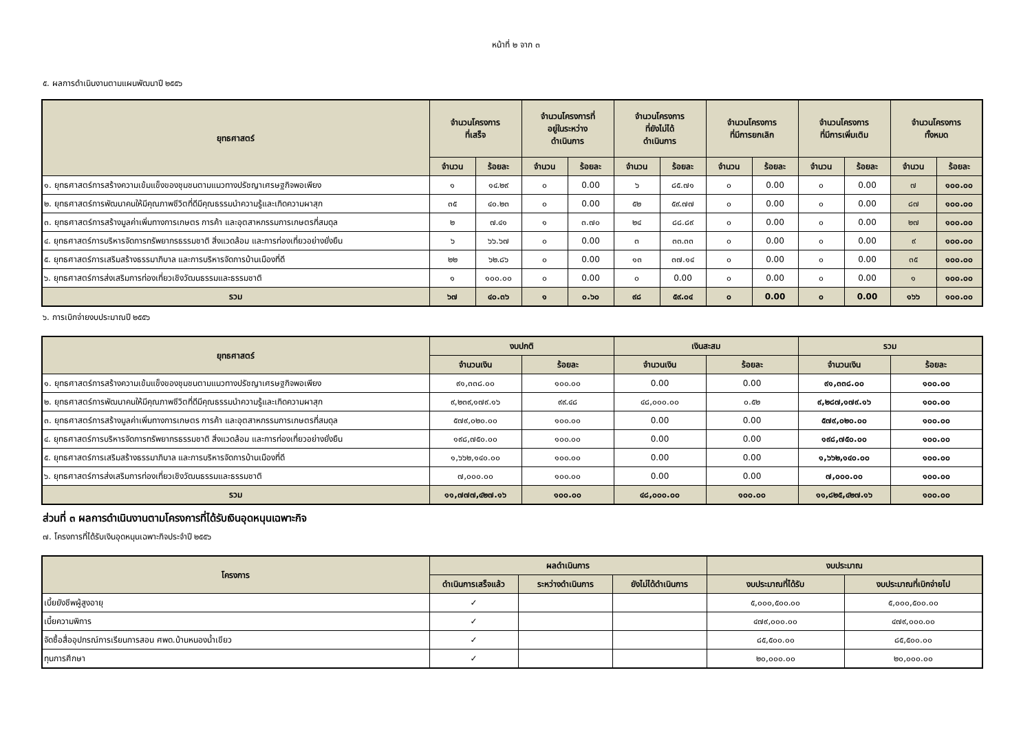หน้าที่ ๒ จาก ๓
๕. ผลการดำเนินงานตามแผนพัฒนาปี ๒๕๕๖
| ยุทธศาสตร์ | จำนวนโครงการ ที่เสร็จ | | จำนวนโครงการที่ อยู่ในระหว่าง ดำเนินการ | | จำนวนโครงการ ที่ยังไม่ได้ ดำเนินการ | | จำนวนโครงการ ที่มีการยกเลิก | | จำนวนโครงการ ที่มีการเพิ่มเติม | | จำนวนโครงการ ทั้งหมด | |
| --- | --- | --- | --- | --- | --- | --- | --- | --- | --- | --- | --- | --- |
| | จำนวน | ร้อยละ | จำนวน | ร้อยละ | จำนวน | ร้อยละ | จำนวน | ร้อยละ | จำนวน | ร้อยละ | จำนวน | ร้อยละ |
| ๑. ยุทธศาสตร์การสร้างความเข้มแข็งของชุมชนตามแนวทางปรัชญาเศรษฐกิจพอเพียง | ๑ | ๑๔.๒๙ | ๐ | 0.00 | ๖ | ๘๕.๗๑ | ๐ | 0.00 | ๐ | 0.00 | ๗ | ๑๐๐.๐๐ |
| ๒. ยุทธศาสตร์การพัฒนาคนให้มีคุณภาพชีวิตที่ดีมีคุณธรรมนำความรู้และเกิดความผาสุก | ๓๕ | ๔๐.๒๓ | ๐ | 0.00 | ๕๒ | ๕๙.๗๗ | ๐ | 0.00 | ๐ | 0.00 | ๘๗ | ๑๐๐.๐๐ |
| ๓. ยุทธศาสตร์การสร้างมูลค่าเพิ่มทางการเกษตร การค้า และอุตสาหกรรมการเกษตรที่สมดุล | ๒ | ๗.๔๑ | ๑ | ๓.๗๐ | ๒๔ | ๘๘.๘๙ | ๐ | 0.00 | ๐ | 0.00 | ๒๗ | ๑๐๐.๐๐ |
| ๔. ยุทธศาสตร์การบริหารจัดการทรัพยากรธรรมชาติ สิ่งแวดล้อม และการท่องเที่ยวอย่างยั่งยืน | ๖ | ๖๖.๖๗ | ๐ | 0.00 | ๓ | ๓๓.๓๓ | ๐ | 0.00 | ๐ | 0.00 | ๙ | ๑๐๐.๐๐ |
| ๕. ยุทธศาสตร์การเสริมสร้างธรรมาภิบาล และการบริหารจัดการบ้านเมืองที่ดี | ๒๒ | ๖๒.๘๖ | ๐ | 0.00 | ๑๓ | ๓๗.๑๔ | ๐ | 0.00 | ๐ | 0.00 | ๓๕ | ๑๐๐.๐๐ |
| ๖. ยุทธศาสตร์การส่งเสริมการท่องเที่ยวเชิงวัฒนธรรมและธรรมชาติ | ๑ | ๑๐๐.๐๐ | ๐ | 0.00 | ๐ | 0.00 | ๐ | 0.00 | ๐ | 0.00 | ๑ | ๑๐๐.๐๐ |
| รวม | ๖๗ | ๔๐.๓๖ | ๑ | ๐.๖๐ | ๙๘ | ๕๙.๐๔ | ๐ | 0.00 | ๐ | 0.00 | ๑๖๖ | ๑๐๐.๐๐ |
๖. การเบิกจ่ายงบประมาณปี ๒๕๕๖
| ยุทธศาสตร์ | งบปกติ | | เงินสะสม | | รวม | |
| --- | --- | --- | --- | --- | --- | --- |
| | จำนวนเงิน | ร้อยละ | จำนวนเงิน | ร้อยละ | จำนวนเงิน | ร้อยละ |
| ๑. ยุทธศาสตร์การสร้างความเข้มแข็งของชุมชนตามแนวทางปรัชญาเศรษฐกิจพอเพียง | ๙๑,๓๓๘.๐๐ | ๑๐๐.๐๐ | 0.00 | 0.00 | ๙๑,๓๓๘.๐๐ | ๑๐๐.๐๐ |
| ๒. ยุทธศาสตร์การพัฒนาคนให้มีคุณภาพชีวิตที่ดีมีคุณธรรมนำความรู้และเกิดความผาสุก | ๙,๒๓๙,๑๗๙.๑๖ | ๙๙.๔๘ | ๔๘,๐๐๐.๐๐ | ๐.๕๒ | ๙,๒๘๗,๑๗๙.๑๖ | ๑๐๐.๐๐ |
| ๓. ยุทธศาสตร์การสร้างมูลค่าเพิ่มทางการเกษตร การค้า และอุตสาหกรรมการเกษตรที่สมดุล | ๕๗๙,๐๒๐.๐๐ | ๑๐๐.๐๐ | 0.00 | 0.00 | ๕๗๙,๐๒๐.๐๐ | ๑๐๐.๐๐ |
| ๔. ยุทธศาสตร์การบริหารจัดการทรัพยากรธรรมชาติ สิ่งแวดล้อม และการท่องเที่ยวอย่างยั่งยืน | ๑๙๘,๗๕๐.๐๐ | ๑๐๐.๐๐ | 0.00 | 0.00 | ๑๙๘,๗๕๐.๐๐ | ๑๐๐.๐๐ |
| ๕. ยุทธศาสตร์การเสริมสร้างธรรมาภิบาล และการบริหารจัดการบ้านเมืองที่ดี | ๑,๖๖๒,๑๔๐.๐๐ | ๑๐๐.๐๐ | 0.00 | 0.00 | ๑,๖๖๒,๑๔๐.๐๐ | ๑๐๐.๐๐ |
| ๖. ยุทธศาสตร์การส่งเสริมการท่องเที่ยวเชิงวัฒนธรรมและธรรมชาติ | ๗,๐๐๐.๐๐ | ๑๐๐.๐๐ | 0.00 | 0.00 | ๗,๐๐๐.๐๐ | ๑๐๐.๐๐ |
| รวม | ๑๑,๗๗๗,๔๒๗.๑๖ | ๑๐๐.๐๐ | ๔๘,๐๐๐.๐๐ | ๑๐๐.๐๐ | ๑๑,๘๒๕,๔๒๗.๑๖ | ๑๐๐.๐๐ |
ส่วนที่ ๓ ผลการดำเนินงานตามโครงการที่ได้รับเงินอุดหนุนเฉพาะกิจ
๗. โครงการที่ได้รับเงินอุดหนุนเฉพาะกิจประจำปี ๒๕๕๖
| โครงการ | ผลดำเนินการ | | | งบประมาณ | |
| --- | --- | --- | --- | --- | --- |
| | ดำเนินการเสร็จแล้ว | ระหว่างดำเนินการ | ยังไม่ได้ดำเนินการ | งบประมาณที่ได้รับ | งบประมาณที่เบิกจ่ายไป |
| เบี้ยยังชีพผู้สูงอายุ | ✓ | | | ๕,๐๐๐,๕๐๐.๐๐ | ๕,๐๐๐,๕๐๐.๐๐ |
| เบี้ยความพิการ | ✓ | | | ๔๗๙,๐๐๐.๐๐ | ๔๗๙,๐๐๐.๐๐ |
| จัดซื้อสื่ออุปกรณ์การเรียนการสอน ศพด.บ้านหนองน้ำเขียว | ✓ | | | ๘๕,๕๐๐.๐๐ | ๘๕,๕๐๐.๐๐ |
| ทุนการศึกษา | ✓ | | | ๒๐,๐๐๐.๐๐ | ๒๐,๐๐๐.๐๐ |